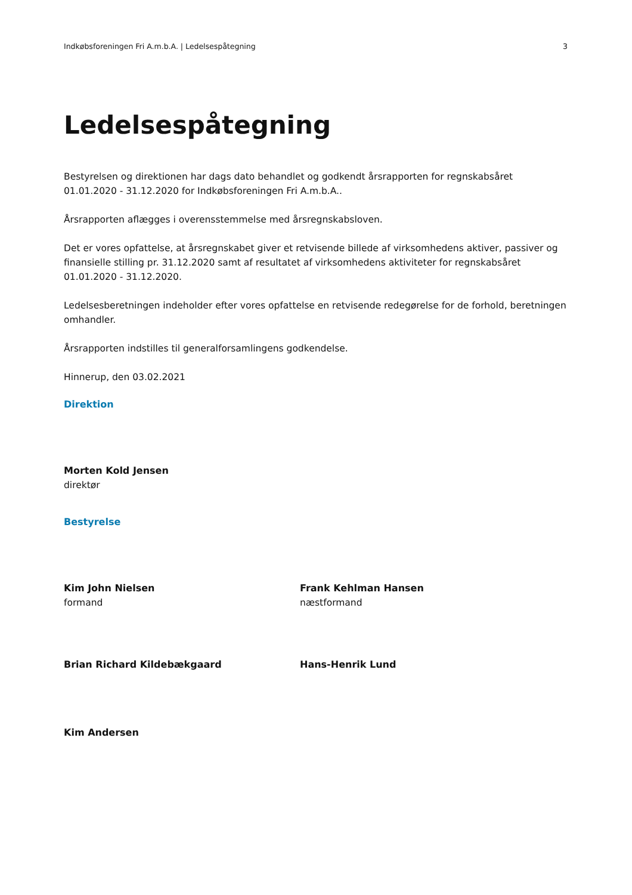Indkøbsforeningen Fri A.m.b.A. | Ledelsespåtegning 3
Ledelsespåtegning
Bestyrelsen og direktionen har dags dato behandlet og godkendt årsrapporten for regnskabsåret 01.01.2020 - 31.12.2020 for Indkøbsforeningen Fri A.m.b.A..
Årsrapporten aflægges i overensstemmelse med årsregnskabsloven.
Det er vores opfattelse, at årsregnskabet giver et retvisende billede af virksomhedens aktiver, passiver og finansielle stilling pr. 31.12.2020 samt af resultatet af virksomhedens aktiviteter for regnskabsåret 01.01.2020 - 31.12.2020.
Ledelsesberetningen indeholder efter vores opfattelse en retvisende redegørelse for de forhold, beretningen omhandler.
Årsrapporten indstilles til generalforsamlingens godkendelse.
Hinnerup, den 03.02.2021
Direktion
Morten Kold Jensen
direktør
Bestyrelse
Kim John Nielsen
formand
Frank Kehlman Hansen
næstformand
Brian Richard Kildebækgaard
Hans-Henrik Lund
Kim Andersen